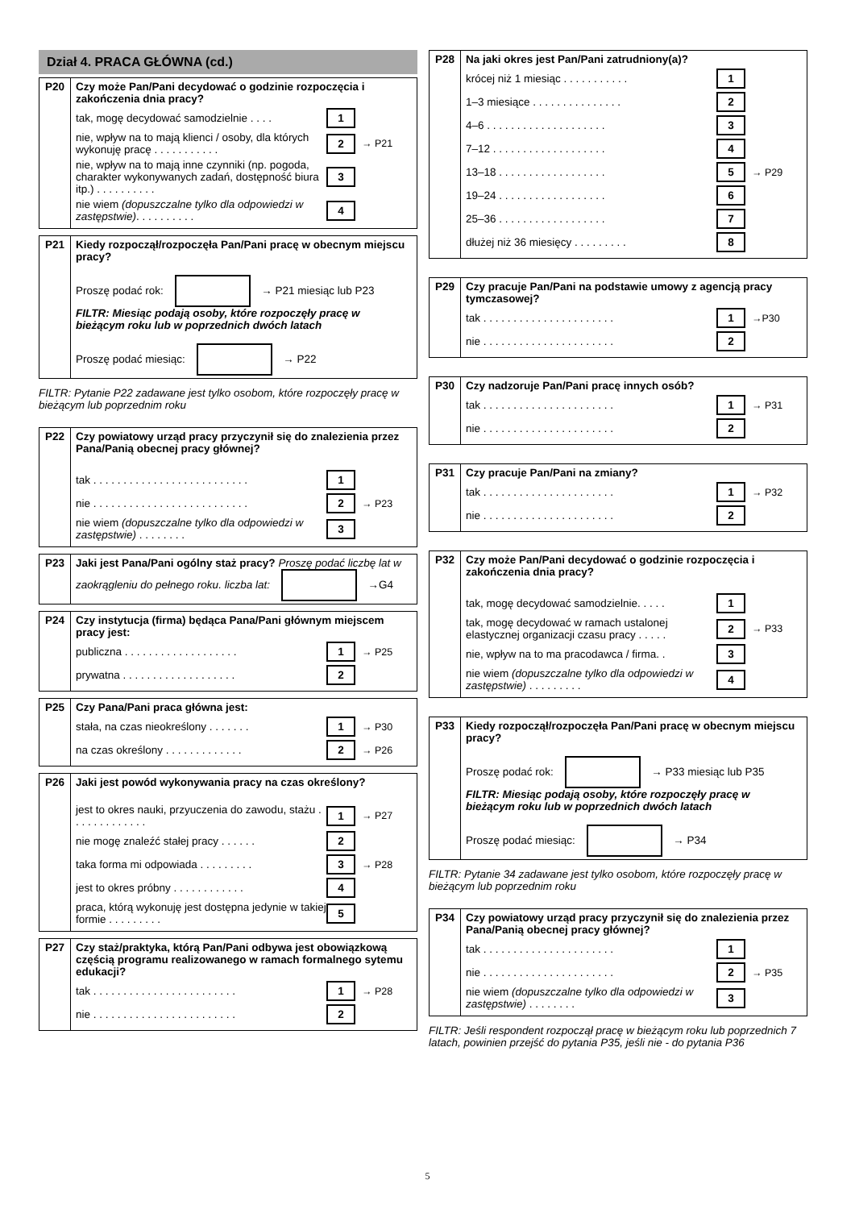Dział 4. PRACA GŁÓWNA (cd.)
| P20 | Czy może Pan/Pani decydować o godzinie rozpoczęcia i zakończenia dnia pracy? tak, mogę decydować samodzielnie . . . . 1 nie, wpływ na to mają klienci / osoby, dla których wykonuję pracę . . . . . . . . . . . 2 → P21 nie, wpływ na to mają inne czynniki (np. pogoda, charakter wykonywanych zadań, dostępność biura itp.) . . . . . . . . . . 3 nie wiem (dopuszczalne tylko dla odpowiedzi w zastępstwie) . . . . . . . . . . 4 |
| P21 | Kiedy rozpoczął/rozpoczęła Pan/Pani pracę w obecnym miejscu pracy? Proszę podać rok: → P21 miesiąc lub P23 FILTR: Miesiąc podają osoby, które rozpoczęły pracę w bieżącym roku lub w poprzednich dwóch latach Proszę podać miesiąc: → P22 |
FILTR: Pytanie P22 zadawane jest tylko osobom, które rozpoczęły pracę w bieżącym lub poprzednim roku
| P22 | Czy powiatowy urząd pracy przyczynił się do znalezienia przez Pana/Panią obecnej pracy głównej? tak . . . . . . . . . . . . . . . . . . . . . . . . . . 1 nie . . . . . . . . . . . . . . . . . . . . . . . . . . 2 → P23 nie wiem (dopuszczalne tylko dla odpowiedzi w zastępstwie) . . . . . . . . 3 |
| P23 | Jaki jest Pana/Pani ogólny staż pracy? Proszę podać liczbę lat w zaokrągleniu do pełnego roku. liczba lat: →G4 |
| P24 | Czy instytucja (firma) będąca Pana/Pani głównym miejscem pracy jest: publiczna . . . . . . . . . . . . . . . . . . . 1 → P25 prywatna . . . . . . . . . . . . . . . . . . . 2 |
| P25 | Czy Pana/Pani praca główna jest: stała, na czas nieokreślony . . . . . . . 1 → P30 na czas określony . . . . . . . . . . . . . 2 → P26 |
| P26 | Jaki jest powód wykonywania pracy na czas określony? jest to okres nauki, przyuczenia do zawodu, stażu . . . . . . . . . . . . . 1 → P27 nie mogę znaleźć stałej pracy . . . . . . 2 taka forma mi odpowiada . . . . . . . . . 3 → P28 jest to okres próbny . . . . . . . . . . . . 4 praca, którą wykonuję jest dostępna jedynie w takiej formie . . . . . . . . . 5 |
| P27 | Czy staż/praktyka, którą Pan/Pani odbywa jest obowiązkową częścią programu realizowanego w ramach formalnego sytemu edukacji? tak . . . . . . . . . . . . . . . . . . . . . . . . 1 → P28 nie . . . . . . . . . . . . . . . . . . . . . . . . 2 |
| P28 | Na jaki okres jest Pan/Pani zatrudniony(a)? krócej niż 1 miesiąc . . . . . . . . . . . 1 1–3 miesiące . . . . . . . . . . . . . . . 2 4–6 . . . . . . . . . . . . . . . . . . . . 3 7–12 . . . . . . . . . . . . . . . . . . . 4 13–18 . . . . . . . . . . . . . . . . . . 5 → P29 19–24 . . . . . . . . . . . . . . . . . . 6 25–36 . . . . . . . . . . . . . . . . . . 7 dłużej niż 36 miesięcy . . . . . . . . . 8 |
| P29 | Czy pracuje Pan/Pani na podstawie umowy z agencją pracy tymczasowej? tak . . . . . . . . . . . . . . . . . . . . . . 1 →P30 nie . . . . . . . . . . . . . . . . . . . . . . 2 |
| P30 | Czy nadzoruje Pan/Pani pracę innych osób? tak . . . . . . . . . . . . . . . . . . . . . . 1 → P31 nie . . . . . . . . . . . . . . . . . . . . . . 2 |
| P31 | Czy pracuje Pan/Pani na zmiany? tak . . . . . . . . . . . . . . . . . . . . . . 1 → P32 nie . . . . . . . . . . . . . . . . . . . . . . 2 |
| P32 | Czy może Pan/Pani decydować o godzinie rozpoczęcia i zakończenia dnia pracy? tak, mogę decydować samodzielnie. . . . . 1 tak, mogę decydować w ramach ustalonej elastycznej organizacji czasu pracy . . . . . 2 → P33 nie, wpływ na to ma pracodawca / firma. . 3 nie wiem (dopuszczalne tylko dla odpowiedzi w zastępstwie) . . . . . . . . . 4 |
| P33 | Kiedy rozpoczął/rozpoczęła Pan/Pani pracę w obecnym miejscu pracy? Proszę podać rok: → P33 miesiąc lub P35 FILTR: Miesiąc podają osoby, które rozpoczęły pracę w bieżącym roku lub w poprzednich dwóch latach Proszę podać miesiąc: → P34 |
FILTR: Pytanie 34 zadawane jest tylko osobom, które rozpoczęły pracę w bieżącym lub poprzednim roku
| P34 | Czy powiatowy urząd pracy przyczynił się do znalezienia przez Pana/Panią obecnej pracy głównej? tak . . . . . . . . . . . . . . . . . . . . . . 1 nie . . . . . . . . . . . . . . . . . . . . . . 2 → P35 nie wiem (dopuszczalne tylko dla odpowiedzi w zastępstwie) . . . . . . . . 3 |
FILTR: Jeśli respondent rozpoczął pracę w bieżącym roku lub poprzednich 7 latach, powinien przejść do pytania P35, jeśli nie - do pytania P36
5